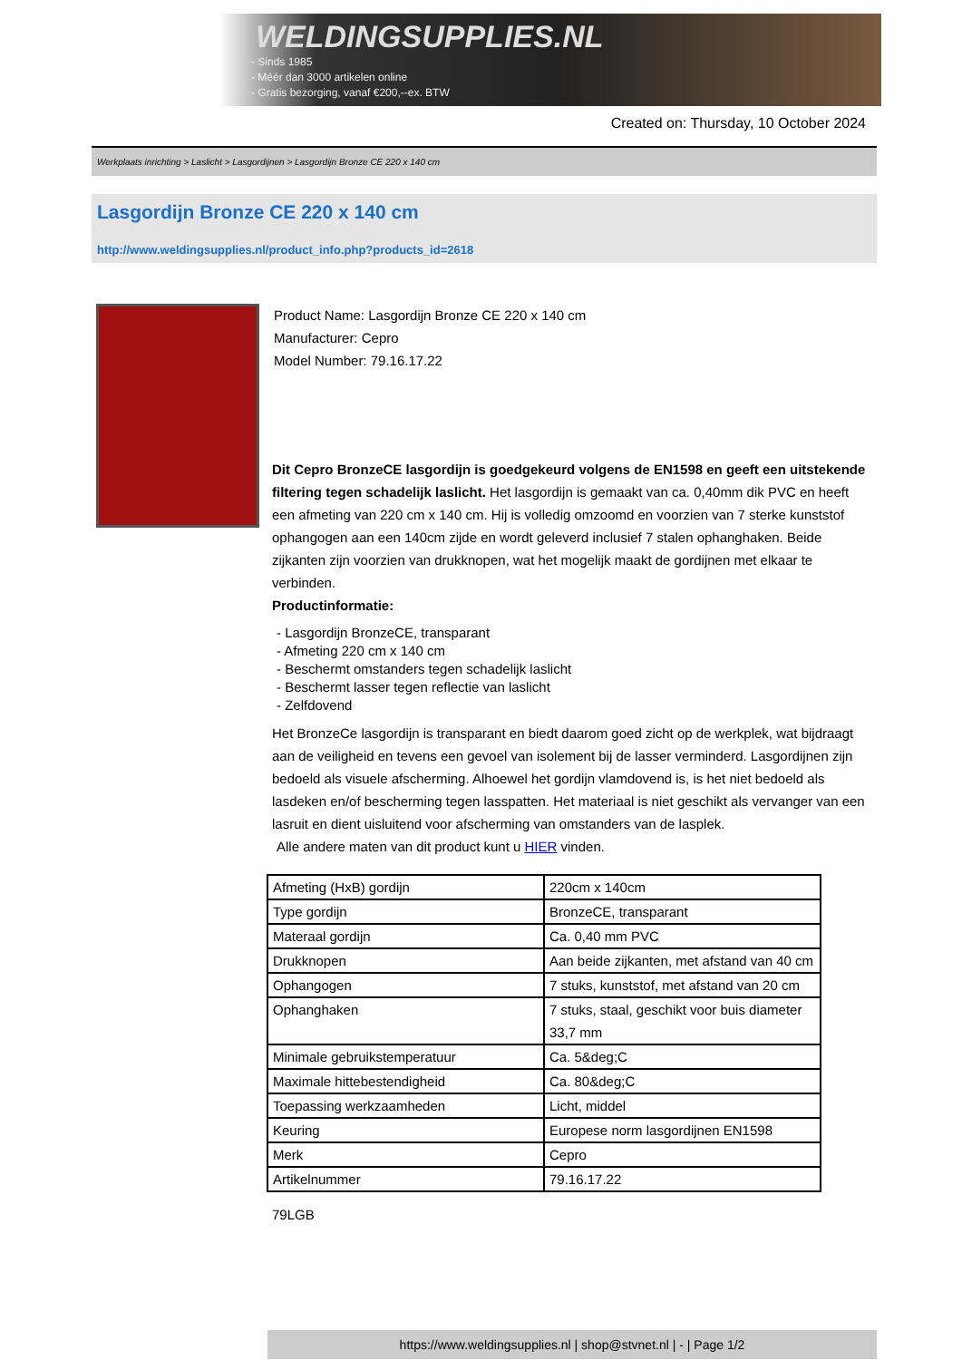WELDINGSUPPLIES.NL
- Sinds 1985
- Méér dan 3000 artikelen online
- Gratis bezorging, vanaf €200,--ex. BTW
Created on: Thursday, 10 October 2024
Werkplaats inrichting > Laslicht > Lasgordijnen > Lasgordijn Bronze CE 220 x 140 cm
Lasgordijn Bronze CE 220 x 140 cm
http://www.weldingsupplies.nl/product_info.php?products_id=2618
Product Name: Lasgordijn Bronze CE 220 x 140 cm
Manufacturer: Cepro
Model Number: 79.16.17.22
Dit Cepro BronzeCE lasgordijn is goedgekeurd volgens de EN1598 en geeft een uitstekende filtering tegen schadelijk laslicht. Het lasgordijn is gemaakt van ca. 0,40mm dik PVC en heeft een afmeting van 220 cm x 140 cm. Hij is volledig omzoomd en voorzien van 7 sterke kunststof ophangogen aan een 140cm zijde en wordt geleverd inclusief 7 stalen ophanghaken. Beide zijkanten zijn voorzien van drukknopen, wat het mogelijk maakt de gordijnen met elkaar te verbinden.
Productinformatie:
- Lasgordijn BronzeCE, transparant
- Afmeting 220 cm x 140 cm
- Beschermt omstanders tegen schadelijk laslicht
- Beschermt lasser tegen reflectie van laslicht
- Zelfdovend
Het BronzeCe lasgordijn is transparant en biedt daarom goed zicht op de werkplek, wat bijdraagt aan de veiligheid en tevens een gevoel van isolement bij de lasser verminderd. Lasgordijnen zijn bedoeld als visuele afscherming. Alhoewel het gordijn vlamdovend is, is het niet bedoeld als lasdeken en/of bescherming tegen lasspatten. Het materiaal is niet geschikt als vervanger van een lasruit en dient uisluitend voor afscherming van omstanders van de lasplek.
Alle andere maten van dit product kunt u HIER vinden.
| Afmeting (HxB) gordijn | 220cm x 140cm |
| Type gordijn | BronzeCE, transparant |
| Materaal gordijn | Ca. 0,40 mm PVC |
| Drukknopen | Aan beide zijkanten, met afstand van 40 cm |
| Ophangogen | 7 stuks, kunststof, met afstand van 20 cm |
| Ophanghaken | 7 stuks, staal, geschikt voor buis diameter 33,7 mm |
| Minimale gebruikstemperatuur | Ca. 5&deg;C |
| Maximale hittebestendigheid | Ca. 80&deg;C |
| Toepassing werkzaamheden | Licht, middel |
| Keuring | Europese norm lasgordijnen EN1598 |
| Merk | Cepro |
| Artikelnummer | 79.16.17.22 |
79LGB
https://www.weldingsupplies.nl | shop@stvnet.nl | - | Page 1/2